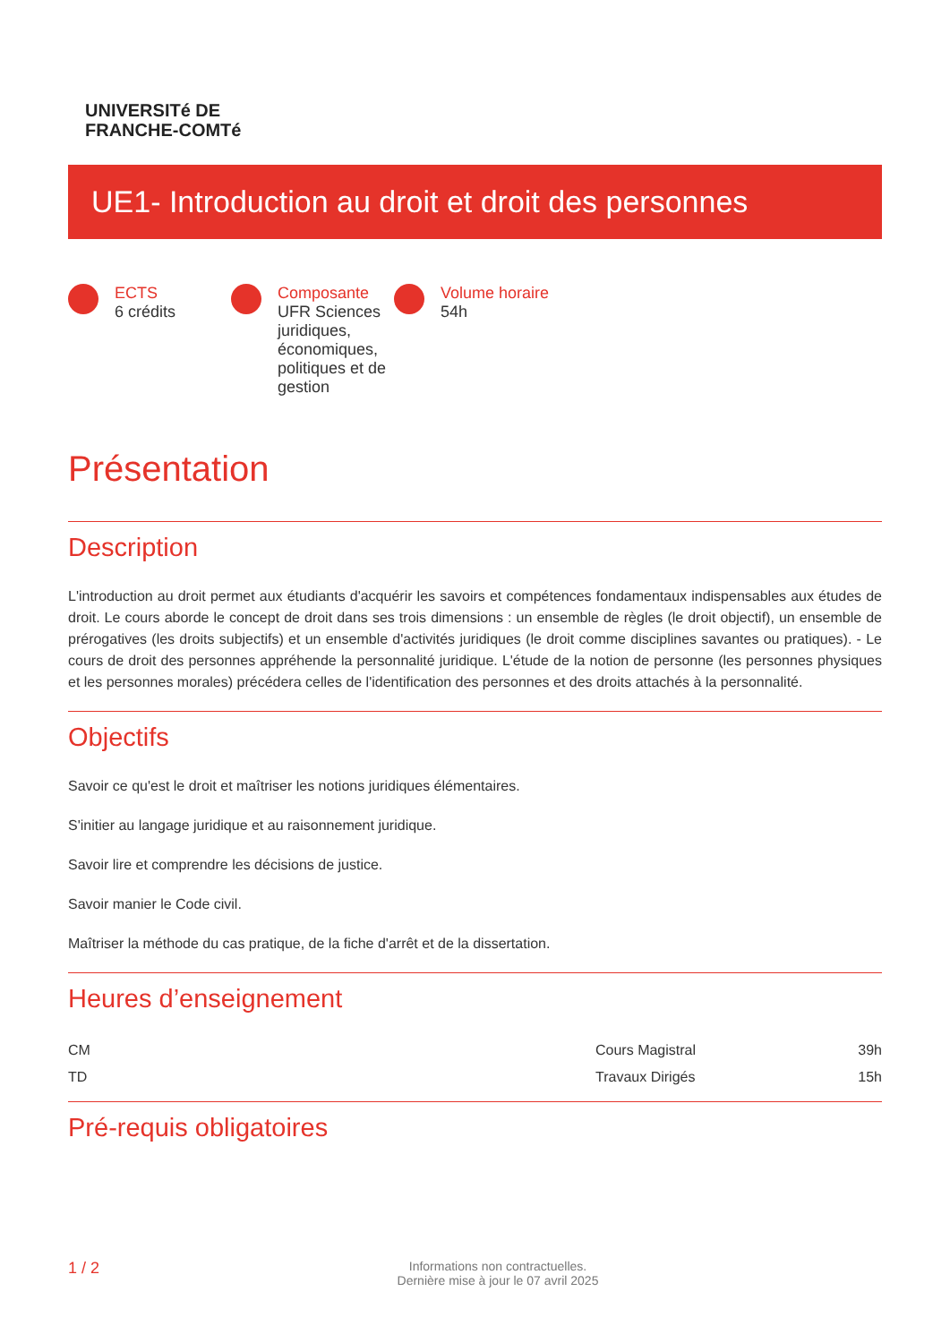UNIVERSITé DE
FRANCHE-COMTé
UE1- Introduction au droit et droit des personnes
ECTS
6 crédits
Composante
UFR Sciences juridiques, économiques, politiques et de gestion
Volume horaire
54h
Présentation
Description
L'introduction au droit permet aux étudiants d'acquérir les savoirs et compétences fondamentaux indispensables aux études de droit. Le cours aborde le concept de droit dans ses trois dimensions : un ensemble de règles (le droit objectif), un ensemble de prérogatives (les droits subjectifs) et un ensemble d'activités juridiques (le droit comme disciplines savantes ou pratiques). - Le cours de droit des personnes appréhende la personnalité juridique. L'étude de la notion de personne (les personnes physiques et les personnes morales) précédera celles de l'identification des personnes et des droits attachés à la personnalité.
Objectifs
Savoir ce qu'est le droit et maîtriser les notions juridiques élémentaires.
S'initier au langage juridique et au raisonnement juridique.
Savoir lire et comprendre les décisions de justice.
Savoir manier le Code civil.
Maîtriser la méthode du cas pratique, de la fiche d'arrêt et de la dissertation.
Heures d’enseignement
| CM | Cours Magistral | 39h |
| TD | Travaux Dirigés | 15h |
Pré-requis obligatoires
1 / 2 Informations non contractuelles.
Dernière mise à jour le 07 avril 2025